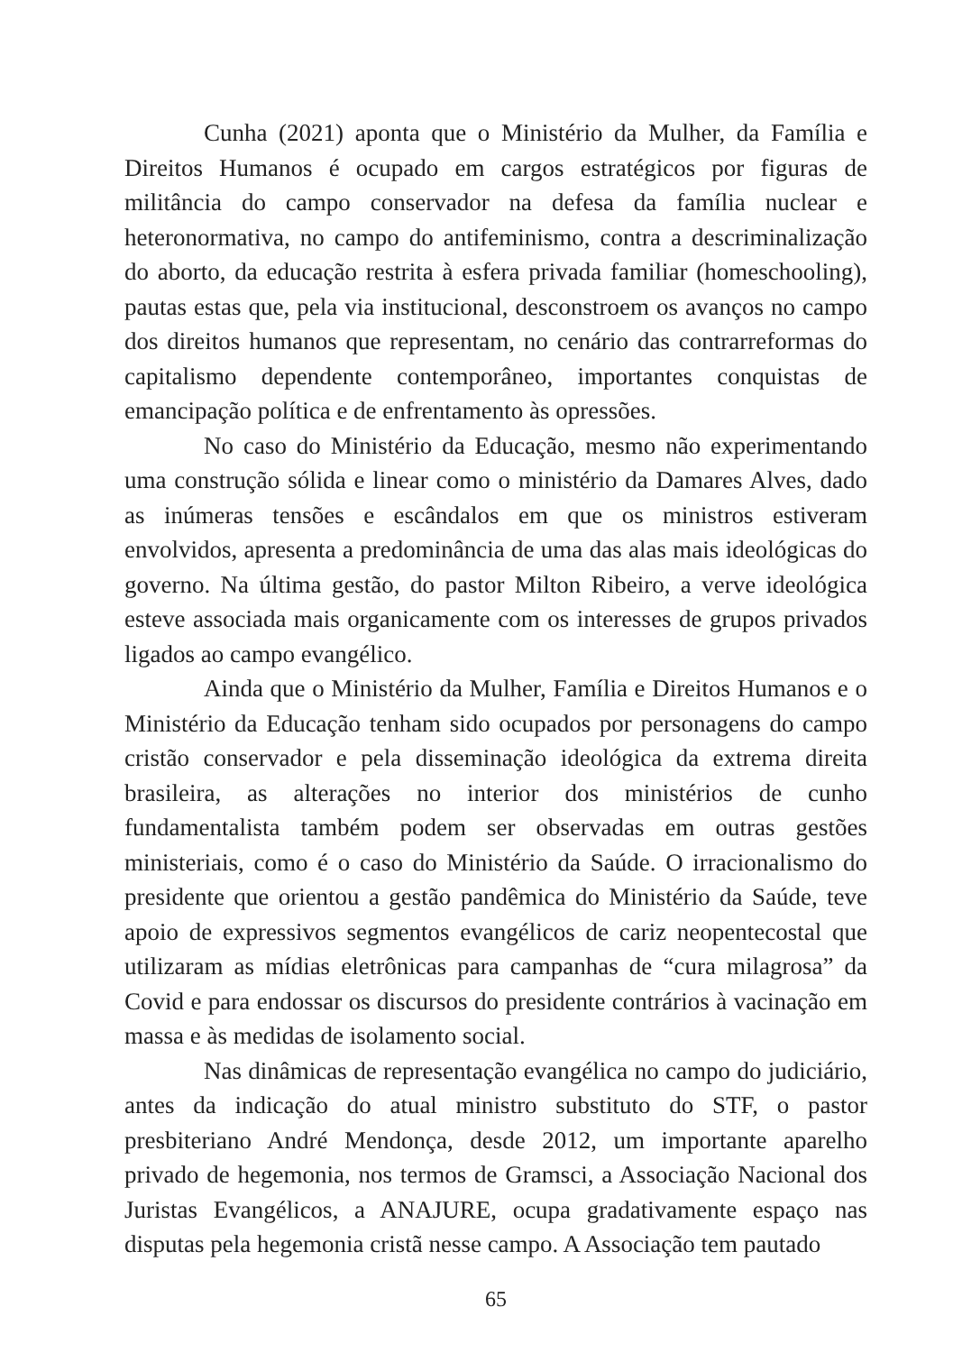Cunha (2021) aponta que o Ministério da Mulher, da Família e Direitos Humanos é ocupado em cargos estratégicos por figuras de militância do campo conservador na defesa da família nuclear e heteronormativa, no campo do antifeminismo, contra a descriminalização do aborto, da educação restrita à esfera privada familiar (homeschooling), pautas estas que, pela via institucional, desconstroem os avanços no campo dos direitos humanos que representam, no cenário das contrarreformas do capitalismo dependente contemporâneo, importantes conquistas de emancipação política e de enfrentamento às opressões.
No caso do Ministério da Educação, mesmo não experimentando uma construção sólida e linear como o ministério da Damares Alves, dado as inúmeras tensões e escândalos em que os ministros estiveram envolvidos, apresenta a predominância de uma das alas mais ideológicas do governo. Na última gestão, do pastor Milton Ribeiro, a verve ideológica esteve associada mais organicamente com os interesses de grupos privados ligados ao campo evangélico.
Ainda que o Ministério da Mulher, Família e Direitos Humanos e o Ministério da Educação tenham sido ocupados por personagens do campo cristão conservador e pela disseminação ideológica da extrema direita brasileira, as alterações no interior dos ministérios de cunho fundamentalista também podem ser observadas em outras gestões ministeriais, como é o caso do Ministério da Saúde. O irracionalismo do presidente que orientou a gestão pandêmica do Ministério da Saúde, teve apoio de expressivos segmentos evangélicos de cariz neopentecostal que utilizaram as mídias eletrônicas para campanhas de “cura milagrosa” da Covid e para endossar os discursos do presidente contrários à vacinação em massa e às medidas de isolamento social.
Nas dinâmicas de representação evangélica no campo do judiciário, antes da indicação do atual ministro substituto do STF, o pastor presbiteriano André Mendonça, desde 2012, um importante aparelho privado de hegemonia, nos termos de Gramsci, a Associação Nacional dos Juristas Evangélicos, a ANAJURE, ocupa gradativamente espaço nas disputas pela hegemonia cristã nesse campo. A Associação tem pautado
65